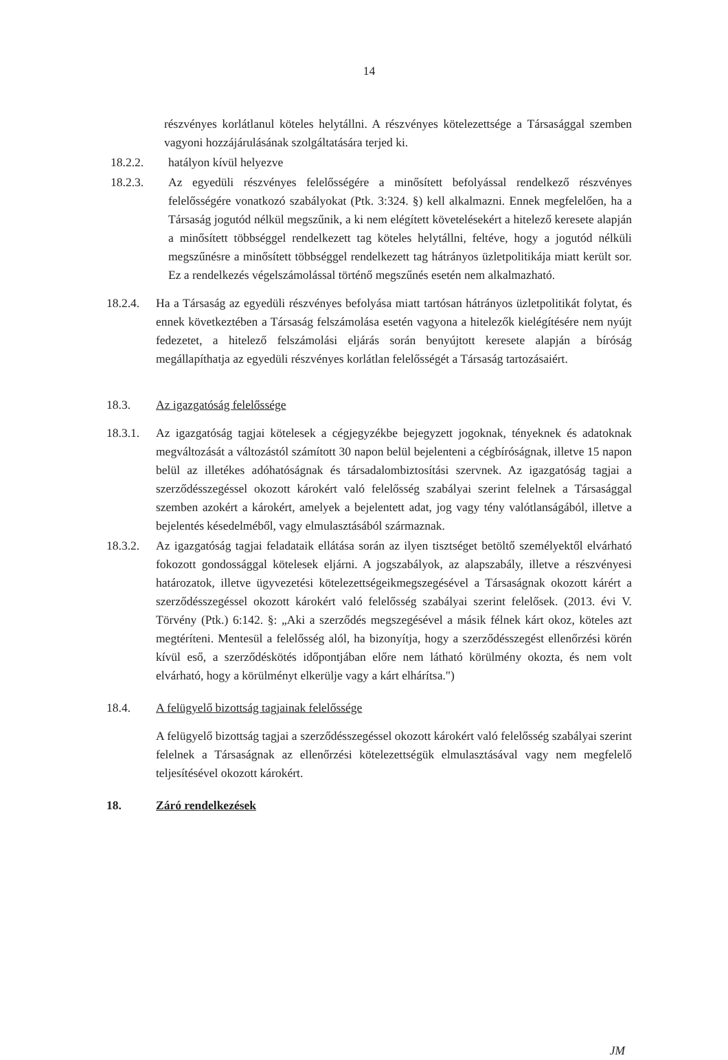14
részvényes korlátlanul köteles helytállni. A részvényes kötelezettsége a Társasággal szemben vagyoni hozzájárulásának szolgáltatására terjed ki.
18.2.2. hatályon kívül helyezve
18.2.3. Az egyedüli részvényes felelősségére a minősített befolyással rendelkező részvényes felelősségére vonatkozó szabályokat (Ptk. 3:324. §) kell alkalmazni. Ennek megfelelően, ha a Társaság jogutód nélkül megszűnik, a ki nem elégített követelésekért a hitelező keresete alapján a minősített többséggel rendelkezett tag köteles helytállni, feltéve, hogy a jogutód nélküli megszűnésre a minősített többséggel rendelkezett tag hátrányos üzletpolitikája miatt került sor. Ez a rendelkezés végelszámolással történő megszűnés esetén nem alkalmazható.
18.2.4.
Ha a Társaság az egyedüli részvényes befolyása miatt tartósan hátrányos üzletpolitikát folytat, és ennek következtében a Társaság felszámolása esetén vagyona a hitelezők kielégítésére nem nyújt fedezetet, a hitelező felszámolási eljárás során benyújtott keresete alapján a bíróság megállapíthatja az egyedüli részvényes korlátlan felelősségét a Társaság tartozásaiért.
18.3. Az igazgatóság felelőssége
18.3.1.
Az igazgatóság tagjai kötelesek a cégjegyzékbe bejegyzett jogoknak, tényeknek és adatoknak megváltozását a változástól számított 30 napon belül bejelenteni a cégbíróságnak, illetve 15 napon belül az illetékes adóhatóságnak és társadalombiztosítási szervnek. Az igazgatóság tagjai a szerződésszegéssel okozott károkért való felelősség szabályai szerint felelnek a Társasággal szemben azokért a károkért, amelyek a bejelentett adat, jog vagy tény valótlanságából, illetve a bejelentés késedelméből, vagy elmulasztásából származnak.
18.3.2.
Az igazgatóság tagjai feladataik ellátása során az ilyen tisztséget betöltő személyektől elvárható fokozott gondossággal kötelesek eljárni. A jogszabályok, az alapszabály, illetve a részvényesi határozatok, illetve ügyvezetési kötelezettségeikmegszegésével a Társaságnak okozott kárért a szerződésszegéssel okozott károkért való felelősség szabályai szerint felelősek. (2013. évi V. Törvény (Ptk.) 6:142. §: „Aki a szerződés megszegésével a másik félnek kárt okoz, köteles azt megtéríteni. Mentesül a felelősség alól, ha bizonyítja, hogy a szerződésszegést ellenőrzési körén kívül eső, a szerződéskötés időpontjában előre nem látható körülmény okozta, és nem volt elvárható, hogy a körülményt elkerülje vagy a kárt elhárítsa.")
18.4. A felügyelő bizottság tagjainak felelőssége
A felügyelő bizottság tagjai a szerződésszegéssel okozott károkért való felelősség szabályai szerint felelnek a Társaságnak az ellenőrzési kötelezettségük elmulasztásával vagy nem megfelelő teljesítésével okozott károkért.
18. Záró rendelkezések
JM